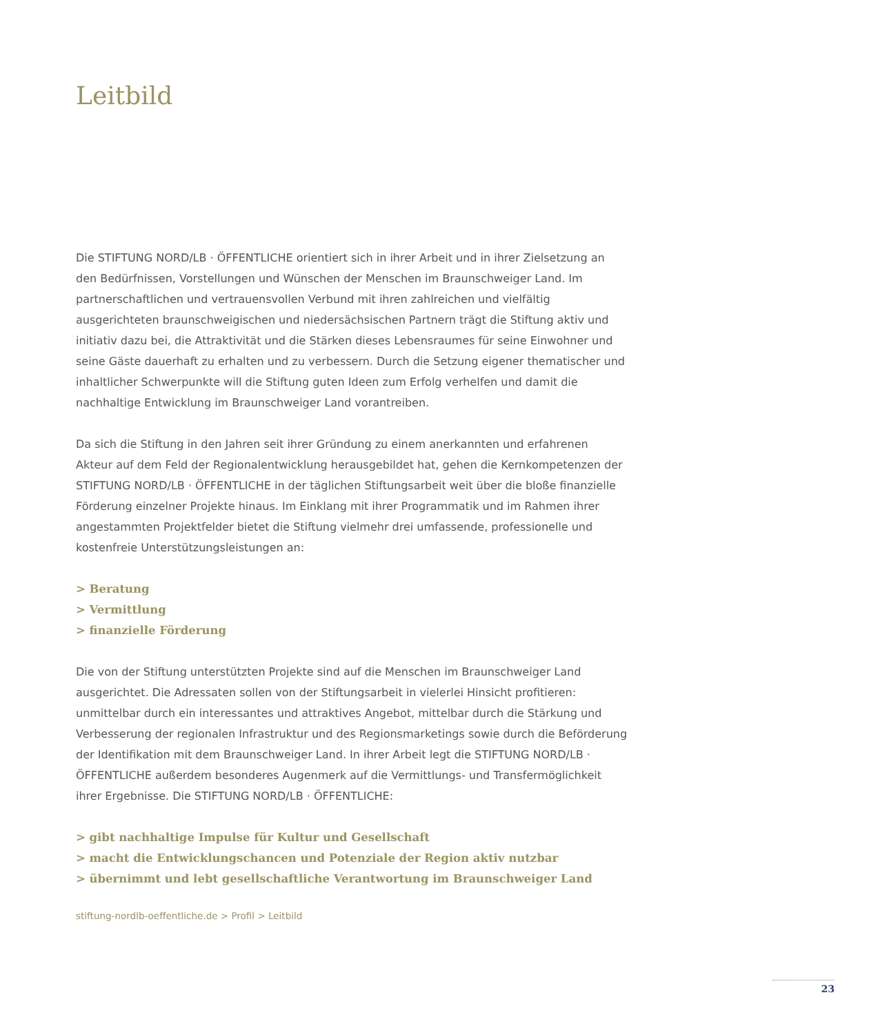Leitbild
Die STIFTUNG NORD/LB · ÖFFENTLICHE orientiert sich in ihrer Arbeit und in ihrer Zielsetzung an den Bedürfnissen, Vorstellungen und Wünschen der Menschen im Braunschweiger Land. Im partnerschaftlichen und vertrauensvollen Verbund mit ihren zahlreichen und vielfältig ausgerichteten braunschweigischen und niedersächsischen Partnern trägt die Stiftung aktiv und initiativ dazu bei, die Attraktivität und die Stärken dieses Lebensraumes für seine Einwohner und seine Gäste dauerhaft zu erhalten und zu verbessern. Durch die Setzung eigener thematischer und inhaltlicher Schwerpunkte will die Stiftung guten Ideen zum Erfolg verhelfen und damit die nachhaltige Entwicklung im Braunschweiger Land vorantreiben.
Da sich die Stiftung in den Jahren seit ihrer Gründung zu einem anerkannten und erfahrenen Akteur auf dem Feld der Regionalentwicklung herausgebildet hat, gehen die Kernkompetenzen der STIFTUNG NORD/LB · ÖFFENTLICHE in der täglichen Stiftungsarbeit weit über die bloße finanzielle Förderung einzelner Projekte hinaus. Im Einklang mit ihrer Programmatik und im Rahmen ihrer angestammten Projektfelder bietet die Stiftung vielmehr drei umfassende, professionelle und kostenfreie Unterstützungsleistungen an:
> Beratung
> Vermittlung
> finanzielle Förderung
Die von der Stiftung unterstützten Projekte sind auf die Menschen im Braunschweiger Land ausgerichtet. Die Adressaten sollen von der Stiftungsarbeit in vielerlei Hinsicht profitieren: unmittelbar durch ein interessantes und attraktives Angebot, mittelbar durch die Stärkung und Verbesserung der regionalen Infrastruktur und des Regionsmarketings sowie durch die Beförderung der Identifikation mit dem Braunschweiger Land. In ihrer Arbeit legt die STIFTUNG NORD/LB · ÖFFENTLICHE außerdem besonderes Augenmerk auf die Vermittlungs- und Transfermöglichkeit ihrer Ergebnisse. Die STIFTUNG NORD/LB · ÖFFENTLICHE:
> gibt nachhaltige Impulse für Kultur und Gesellschaft
> macht die Entwicklungschancen und Potenziale der Region aktiv nutzbar
> übernimmt und lebt gesellschaftliche Verantwortung im Braunschweiger Land
stiftung-nordlb-oeffentliche.de > Profil > Leitbild
23